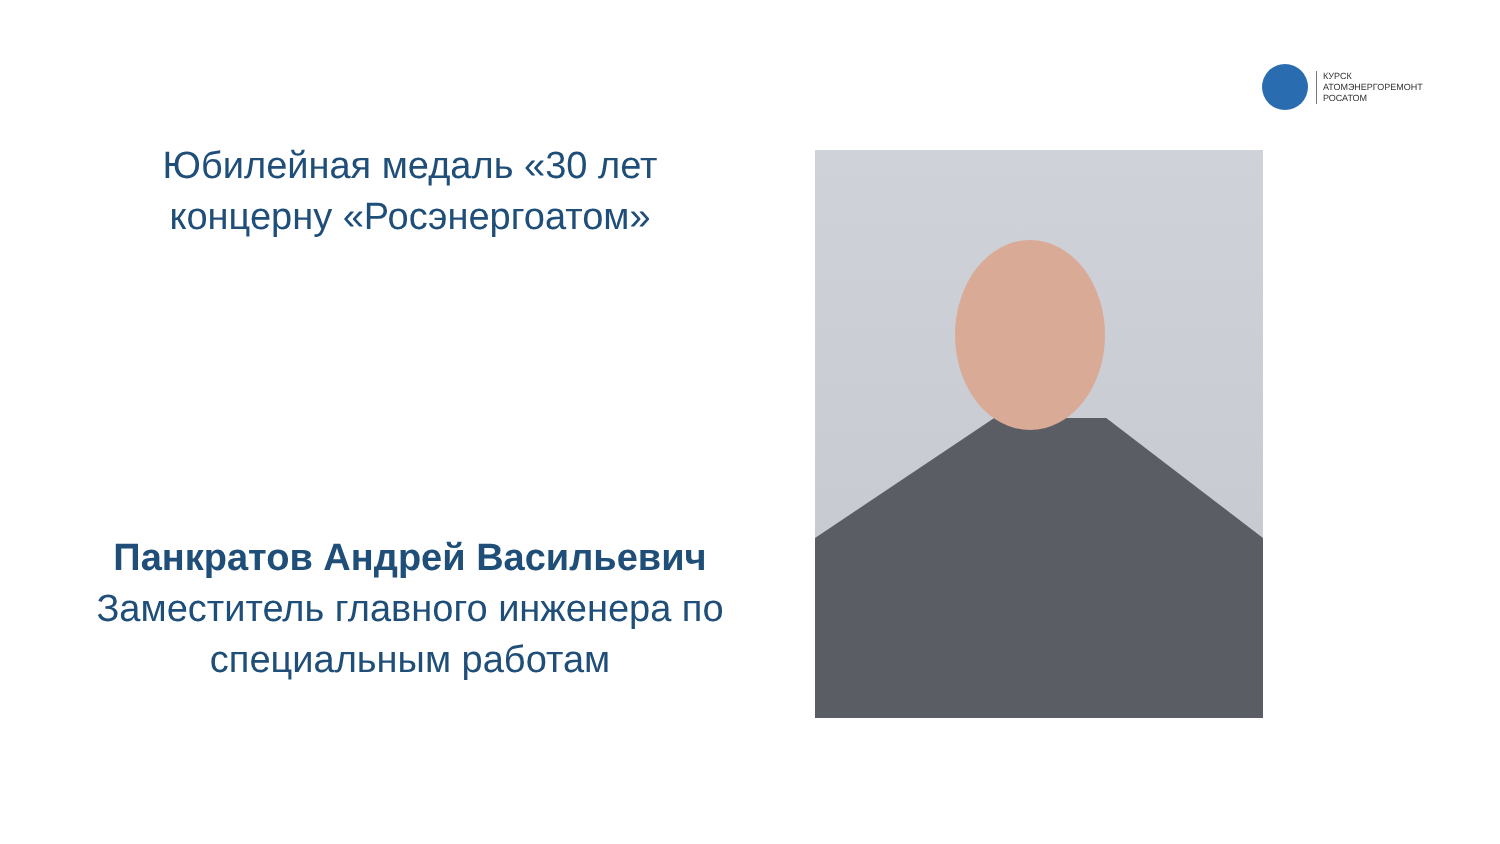КУРСК
АТОМЭНЕРГОРЕМОНТ
РОСАТОМ
Юбилейная медаль «30 лет концерну «Росэнергоатом»
Панкратов Андрей Васильевич
Заместитель главного инженера по специальным работам